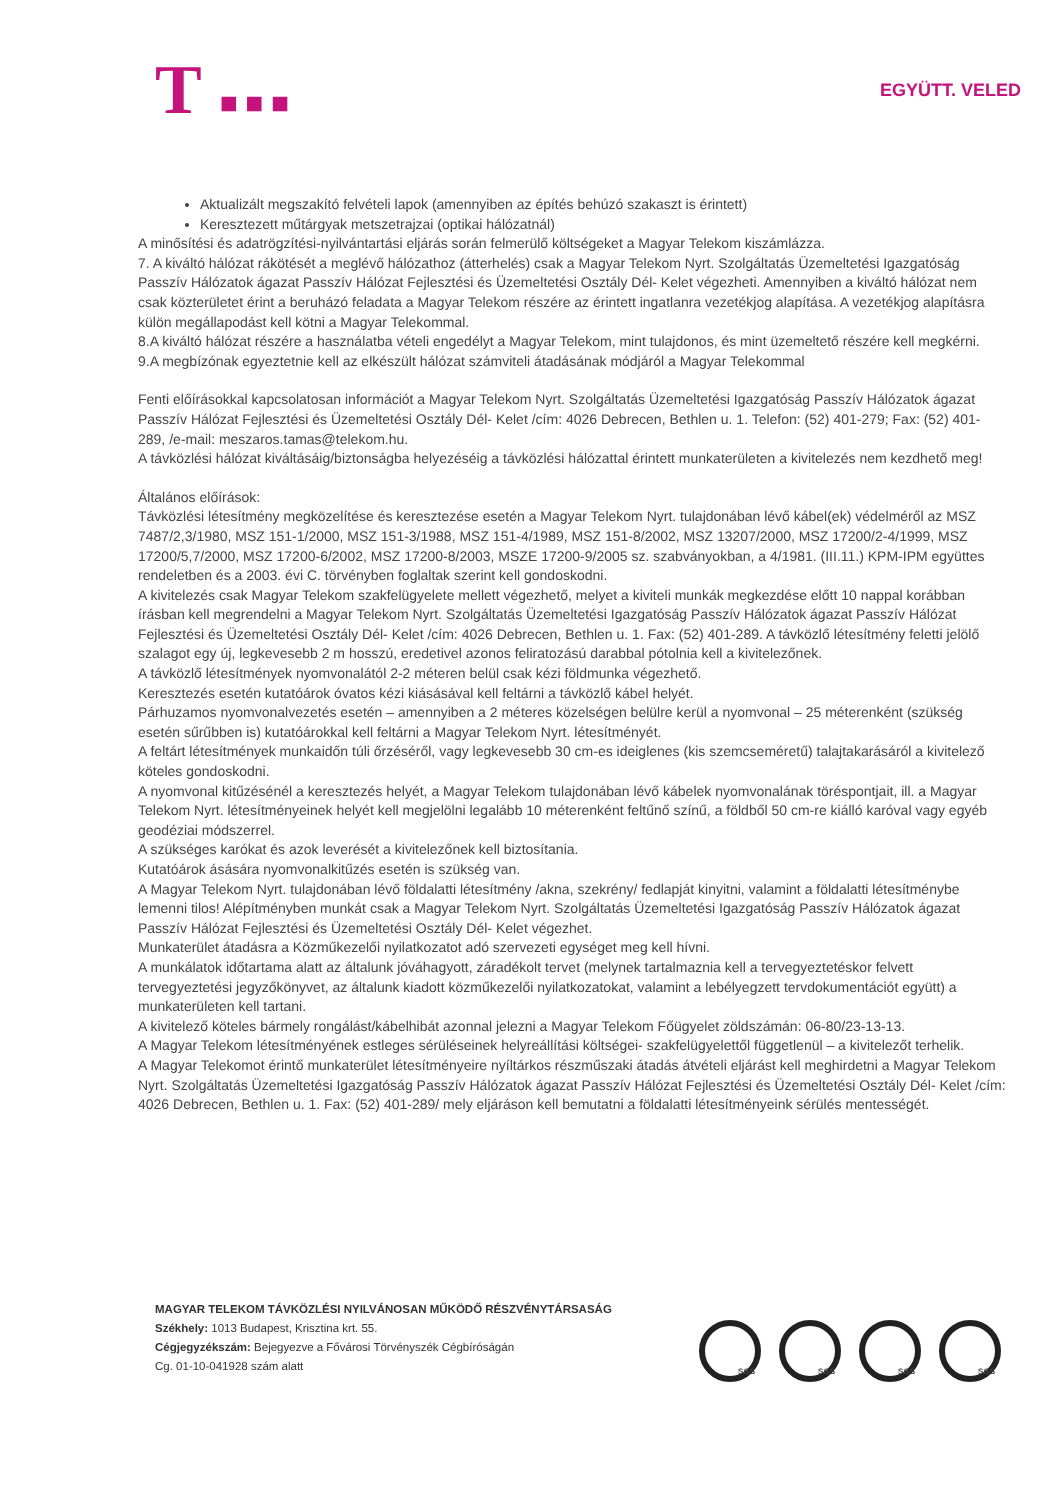T ■ ■ ■
EGYÜTT. VELED
Aktualizált megszakító felvételi lapok (amennyiben az építés behúzó szakaszt is érintett)
Keresztezett műtárgyak metszetrajzai (optikai hálózatnál)
A minősítési és adatrögzítési-nyilvántartási eljárás során felmerülő költségeket a Magyar Telekom kiszámlázza.
7. A kiváltó hálózat rákötését a meglévő hálózathoz (átterhelés) csak a Magyar Telekom Nyrt. Szolgáltatás Üzemeltetési Igazgatóság Passzív Hálózatok ágazat Passzív Hálózat Fejlesztési és Üzemeltetési Osztály Dél- Kelet végezheti. Amennyiben a kiváltó hálózat nem csak közterületet érint a beruházó feladata a Magyar Telekom részére az érintett ingatlanra vezetékjog alapítása. A vezetékjog alapításra külön megállapodást kell kötni a Magyar Telekommal.
8.A kiváltó hálózat részére a használatba vételi engedélyt a Magyar Telekom, mint tulajdonos, és mint üzemeltető részére kell megkérni.
9.A megbízónak egyeztetnie kell az elkészült hálózat számviteli átadásának módjáról a Magyar Telekommal
Fenti előírásokkal kapcsolatosan információt a Magyar Telekom Nyrt. Szolgáltatás Üzemeltetési Igazgatóság Passzív Hálózatok ágazat Passzív Hálózat Fejlesztési és Üzemeltetési Osztály Dél- Kelet /cím: 4026 Debrecen, Bethlen u. 1. Telefon: (52) 401-279; Fax: (52) 401-289, /e-mail: meszaros.tamas@telekom.hu.
A távközlési hálózat kiváltásáig/biztonságba helyezéséig a távközlési hálózattal érintett munkaterületen a kivitelezés nem kezdhető meg!
Általános előírások:
Távközlési létesítmény megközelítése és keresztezése esetén a Magyar Telekom Nyrt. tulajdonában lévő kábel(ek) védelméről az MSZ 7487/2,3/1980, MSZ 151-1/2000, MSZ 151-3/1988, MSZ 151-4/1989, MSZ 151-8/2002, MSZ 13207/2000, MSZ 17200/2-4/1999, MSZ 17200/5,7/2000, MSZ 17200-6/2002, MSZ 17200-8/2003, MSZE 17200-9/2005 sz. szabványokban, a 4/1981. (III.11.) KPM-IPM együttes rendeletben és a 2003. évi C. törvényben foglaltak szerint kell gondoskodni.
A kivitelezés csak Magyar Telekom szakfelügyelete mellett végezhető, melyet a kiviteli munkák megkezdése előtt 10 nappal korábban írásban kell megrendelni a Magyar Telekom Nyrt. Szolgáltatás Üzemeltetési Igazgatóság Passzív Hálózatok ágazat Passzív Hálózat Fejlesztési és Üzemeltetési Osztály Dél- Kelet /cím: 4026 Debrecen, Bethlen u. 1. Fax: (52) 401-289. A távközlő létesítmény feletti jelölő szalagot egy új, legkevesebb 2 m hosszú, eredetivel azonos feliratozású darabbal pótolnia kell a kivitelezőnek.
A távközlő létesítmények nyomvonalától 2-2 méteren belül csak kézi földmunka végezhető.
Keresztezés esetén kutatóárok óvatos kézi kiásásával kell feltárni a távközlő kábel helyét.
Párhuzamos nyomvonalvezetés esetén – amennyiben a 2 méteres közelségen belülre kerül a nyomvonal – 25 méterenként (szükség esetén sűrűbben is) kutatóárokkal kell feltárni a Magyar Telekom Nyrt. létesítményét.
A feltárt létesítmények munkaidőn túli őrzéséről, vagy legkevesebb 30 cm-es ideiglenes (kis szemcseméretű) talajtakarásáról a kivitelező köteles gondoskodni.
A nyomvonal kitűzésénél a keresztezés helyét, a Magyar Telekom tulajdonában lévő kábelek nyomvonalának töréspontjait, ill. a Magyar Telekom Nyrt. létesítményeinek helyét kell megjelölni legalább 10 méterenként feltűnő színű, a földből 50 cm-re kiálló karóval vagy egyéb geodéziai módszerrel.
A szükséges karókat és azok leverését a kivitelezőnek kell biztosítania.
Kutatóárok ásására nyomvonalkitűzés esetén is szükség van.
A Magyar Telekom Nyrt. tulajdonában lévő földalatti létesítmény /akna, szekrény/ fedlapját kinyitni, valamint a földalatti létesítménybe lemenni tilos! Alépítményben munkát csak a Magyar Telekom Nyrt. Szolgáltatás Üzemeltetési Igazgatóság Passzív Hálózatok ágazat Passzív Hálózat Fejlesztési és Üzemeltetési Osztály Dél- Kelet végezhet.
Munkaterület átadásra a Közműkezelői nyilatkozatot adó szervezeti egységet meg kell hívni.
A munkálatok időtartama alatt az általunk jóváhagyott, záradékolt tervet (melynek tartalmaznia kell a tervegyeztetéskor felvett tervegyeztetési jegyzőkönyvet, az általunk kiadott közműkezelői nyilatkozatokat, valamint a lebélyegzett tervdokumentációt együtt) a munkaterületen kell tartani.
A kivitelező köteles bármely rongálást/kábelhibát azonnal jelezni a Magyar Telekom Főügyelet zöldszámán: 06-80/23-13-13.
A Magyar Telekom létesítményének estleges sérüléseinek helyreállítási költségei- szakfelügyelettől függetlenül – a kivitelezőt terhelik.
A Magyar Telekomot érintő munkaterület létesítményeire nyíltárkos részműszaki átadás átvételi eljárást kell meghirdetni a Magyar Telekom Nyrt. Szolgáltatás Üzemeltetési Igazgatóság Passzív Hálózatok ágazat Passzív Hálózat Fejlesztési és Üzemeltetési Osztály Dél- Kelet /cím: 4026 Debrecen, Bethlen u. 1. Fax: (52) 401-289/ mely eljáráson kell bemutatni a földalatti létesítményeink sérülés mentességét.
MAGYAR TELEKOM TÁVKÖZLÉSI NYILVÁNOSAN MŰKÖDŐ RÉSZVÉNYTÁRSASÁG
Székhely: 1013 Budapest, Krisztina krt. 55.
Cégjegyzékszám: Bejegyezve a Fővárosi Törvényszék Cégbíróságán
Cg. 01-10-041928 szám alatt
SGS SGS SGS SGS